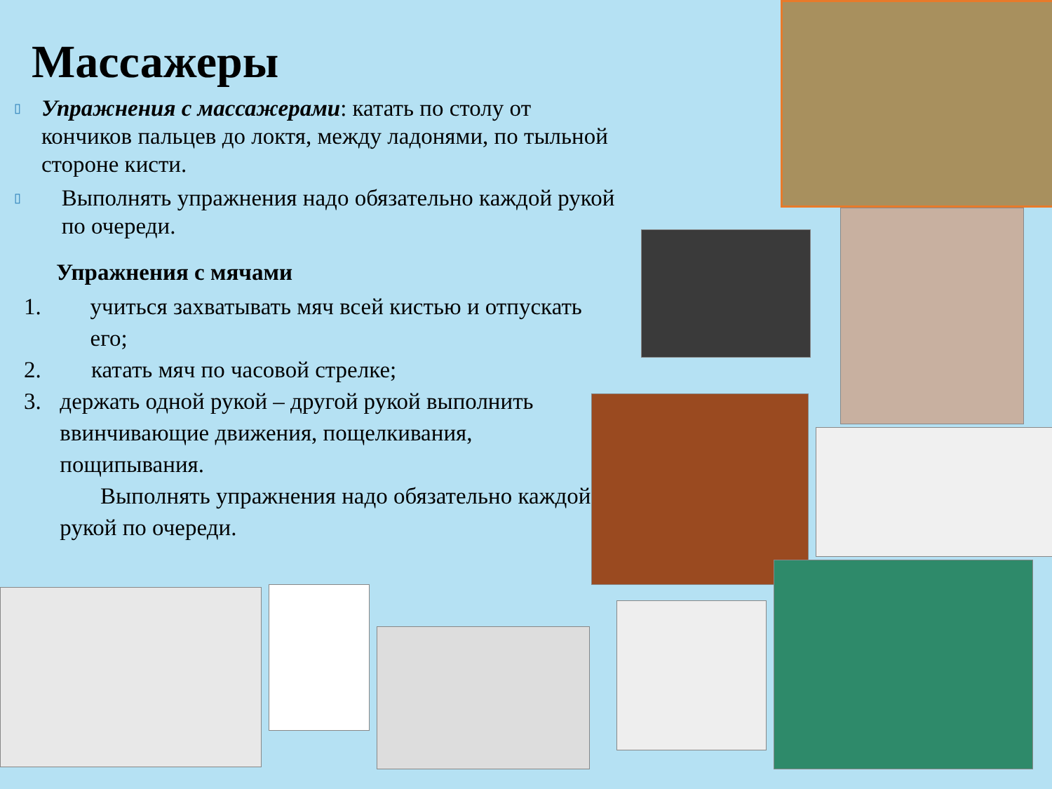Массажеры
▯
Упражнения с массажерами: катать по столу от кончиков пальцев до локтя, между ладонями, по тыльной стороне кисти.
▯
Выполнять упражнения надо обязательно каждой рукой по очереди.
Упражнения с мячами
1. учиться захватывать мяч всей кистью и отпускать его;
2. катать мяч по часовой стрелке;
3. держать одной рукой – другой рукой выполнить ввинчивающие движения, пощелкивания, пощипывания.
Выполнять упражнения надо обязательно каждой рукой по очереди.